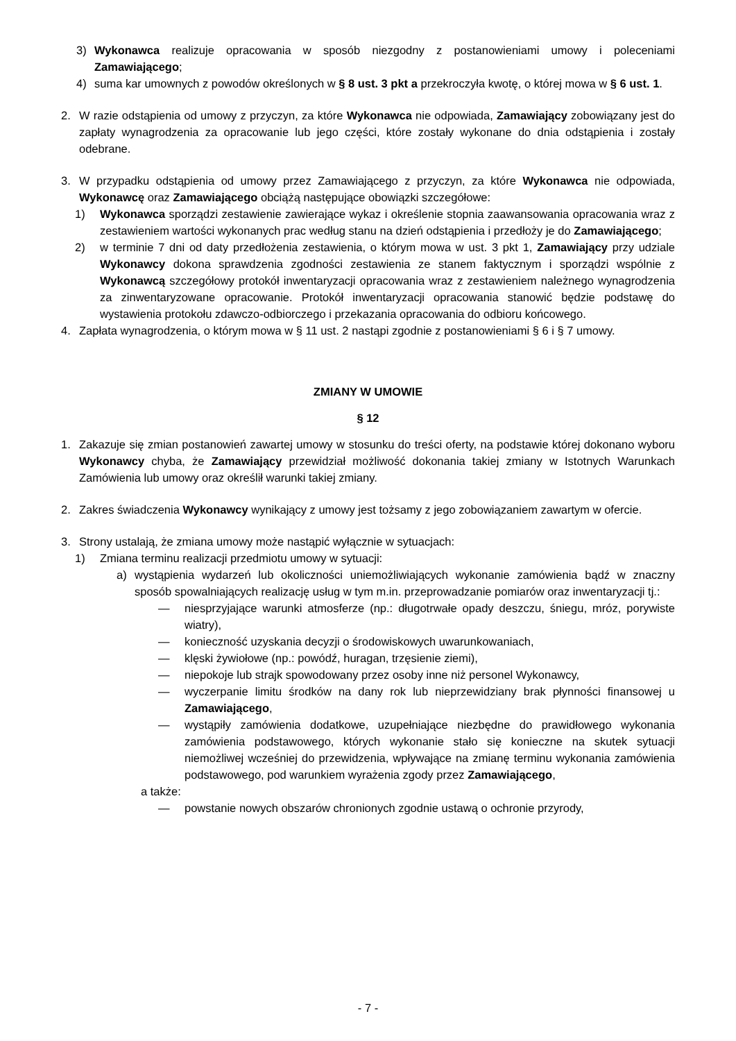3) Wykonawca realizuje opracowania w sposób niezgodny z postanowieniami umowy i poleceniami Zamawiającego;
4) suma kar umownych z powodów określonych w § 8 ust. 3 pkt a przekroczyła kwotę, o której mowa w § 6 ust. 1.
2. W razie odstąpienia od umowy z przyczyn, za które Wykonawca nie odpowiada, Zamawiający zobowiązany jest do zapłaty wynagrodzenia za opracowanie lub jego części, które zostały wykonane do dnia odstąpienia i zostały odebrane.
3. W przypadku odstąpienia od umowy przez Zamawiającego z przyczyn, za które Wykonawca nie odpowiada, Wykonawcę oraz Zamawiającego obciążą następujące obowiązki szczegółowe:
1) Wykonawca sporządzi zestawienie zawierające wykaz i określenie stopnia zaawansowania opracowania wraz z zestawieniem wartości wykonanych prac według stanu na dzień odstąpienia i przedłoży je do Zamawiającego;
2) w terminie 7 dni od daty przedłożenia zestawienia, o którym mowa w ust. 3 pkt 1, Zamawiający przy udziale Wykonawcy dokona sprawdzenia zgodności zestawienia ze stanem faktycznym i sporządzi wspólnie z Wykonawcą szczegółowy protokół inwentaryzacji opracowania wraz z zestawieniem należnego wynagrodzenia za zinwentaryzowane opracowanie. Protokół inwentaryzacji opracowania stanowić będzie podstawę do wystawienia protokołu zdawczo-odbiorczego i przekazania opracowania do odbioru końcowego.
4. Zapłata wynagrodzenia, o którym mowa w § 11 ust. 2 nastąpi zgodnie z postanowieniami § 6 i § 7 umowy.
ZMIANY W UMOWIE
§ 12
1. Zakazuje się zmian postanowień zawartej umowy w stosunku do treści oferty, na podstawie której dokonano wyboru Wykonawcy chyba, że Zamawiający przewidział możliwość dokonania takiej zmiany w Istotnych Warunkach Zamówienia lub umowy oraz określił warunki takiej zmiany.
2. Zakres świadczenia Wykonawcy wynikający z umowy jest tożsamy z jego zobowiązaniem zawartym w ofercie.
3. Strony ustalają, że zmiana umowy może nastąpić wyłącznie w sytuacjach:
1) Zmiana terminu realizacji przedmiotu umowy w sytuacji:
a) wystąpienia wydarzeń lub okoliczności uniemożliwiających wykonanie zamówienia bądź w znaczny sposób spowalniających realizację usług w tym m.in. przeprowadzanie pomiarów oraz inwentaryzacji tj.:
— niesprzyjające warunki atmosferze (np.: długotrwałe opady deszczu, śniegu, mróz, porywiste wiatry),
— konieczność uzyskania decyzji o środowiskowych uwarunkowaniach,
— klęski żywiołowe (np.: powódź, huragan, trzęsienie ziemi),
— niepokoje lub strajk spowodowany przez osoby inne niż personel Wykonawcy,
— wyczerpanie limitu środków na dany rok lub nieprzewidziany brak płynności finansowej u Zamawiającego,
— wystąpiły zamówienia dodatkowe, uzupełniające niezbędne do prawidłowego wykonania zamówienia podstawowego, których wykonanie stało się konieczne na skutek sytuacji niemożliwej wcześniej do przewidzenia, wpływające na zmianę terminu wykonania zamówienia podstawowego, pod warunkiem wyrażenia zgody przez Zamawiającego,
a także:
— powstanie nowych obszarów chronionych zgodnie ustawą o ochronie przyrody,
- 7 -